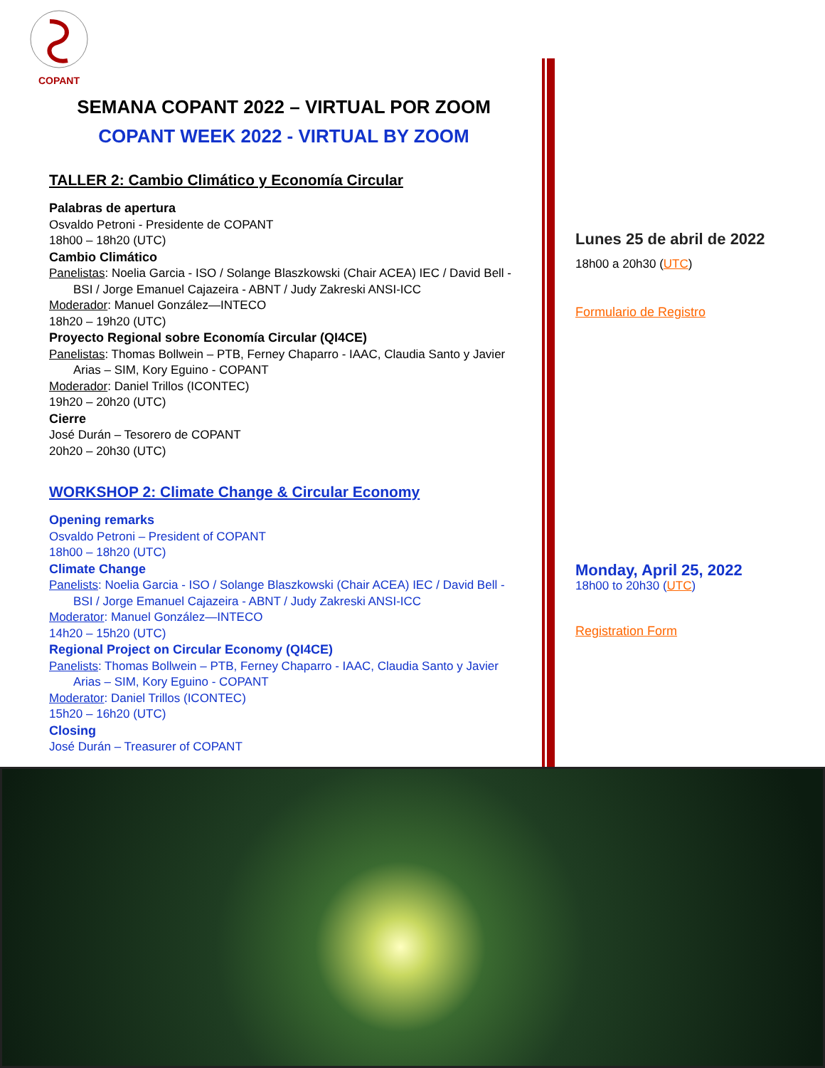COPANT
SEMANA COPANT 2022 – VIRTUAL POR ZOOM
COPANT WEEK 2022 - VIRTUAL BY ZOOM
TALLER 2: Cambio Climático y Economía Circular
Palabras de apertura
Osvaldo Petroni - Presidente de COPANT
18h00 – 18h20 (UTC)
Cambio Climático
Panelistas: Noelia Garcia - ISO / Solange Blaszkowski (Chair ACEA) IEC / David Bell -
BSI / Jorge Emanuel Cajazeira - ABNT / Judy Zakreski ANSI-ICC
Moderador: Manuel González—INTECO
18h20 – 19h20 (UTC)
Proyecto Regional sobre Economía Circular (QI4CE)
Panelistas: Thomas Bollwein – PTB, Ferney Chaparro - IAAC, Claudia Santo y Javier
Arias – SIM, Kory Eguino - COPANT
Moderador: Daniel Trillos (ICONTEC)
19h20 – 20h20 (UTC)
Cierre
José Durán – Tesorero de COPANT
20h20 – 20h30 (UTC)
WORKSHOP 2: Climate Change & Circular Economy
Opening remarks
Osvaldo Petroni – President of COPANT
18h00 – 18h20 (UTC)
Climate Change
Panelists: Noelia Garcia - ISO / Solange Blaszkowski (Chair ACEA) IEC / David Bell -
BSI / Jorge Emanuel Cajazeira - ABNT / Judy Zakreski ANSI-ICC
Moderator: Manuel González—INTECO
14h20 – 15h20 (UTC)
Regional Project on Circular Economy (QI4CE)
Panelists: Thomas Bollwein – PTB, Ferney Chaparro - IAAC, Claudia Santo y Javier
Arias – SIM, Kory Eguino - COPANT
Moderator: Daniel Trillos (ICONTEC)
15h20 – 16h20 (UTC)
Closing
José Durán – Treasurer of COPANT
Lunes 25 de abril de 2022
18h00 a 20h30 (UTC)
Formulario de Registro
Monday, April 25, 2022
18h00 to 20h30 (UTC)
Registration Form